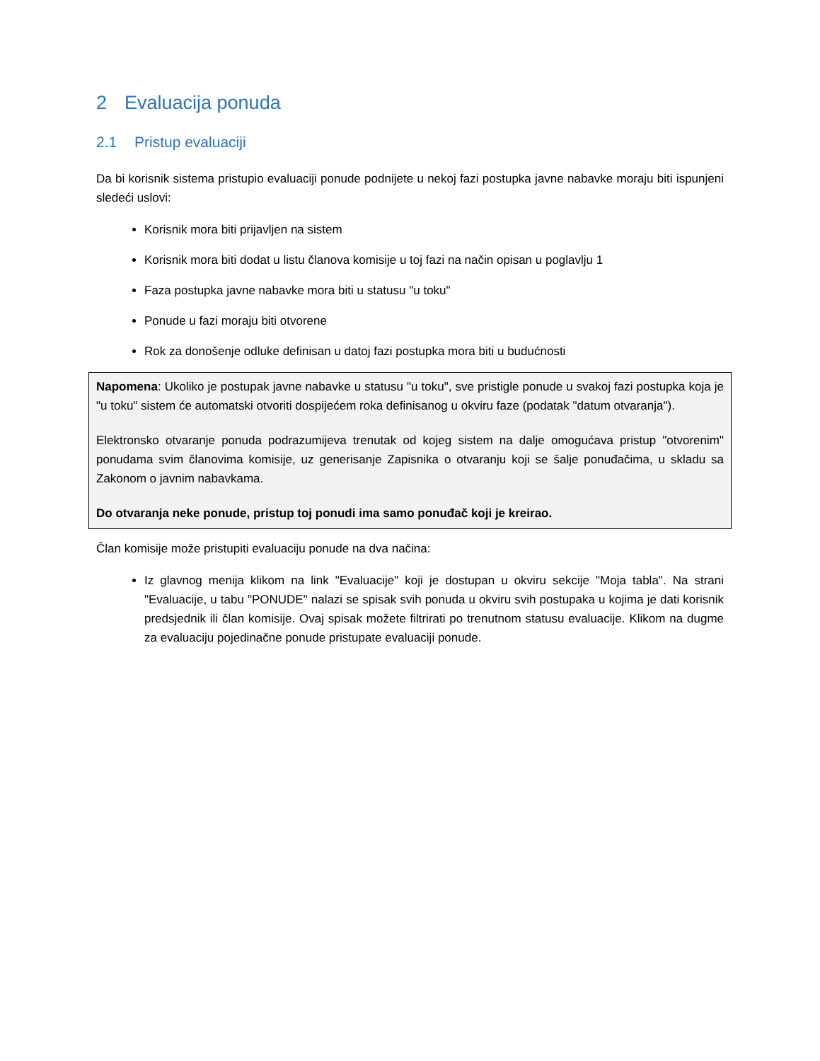2 Evaluacija ponuda
2.1 Pristup evaluaciji
Da bi korisnik sistema pristupio evaluaciji ponude podnijete u nekoj fazi postupka javne nabavke moraju biti ispunjeni sledeći uslovi:
Korisnik mora biti prijavljen na sistem
Korisnik mora biti dodat u listu članova komisije u toj fazi na način opisan u poglavlju 1
Faza postupka javne nabavke mora biti u statusu "u toku"
Ponude u fazi moraju biti otvorene
Rok za donošenje odluke definisan u datoj fazi postupka mora biti u budućnosti
Napomena: Ukoliko je postupak javne nabavke u statusu "u toku", sve pristigle ponude u svakoj fazi postupka koja je "u toku" sistem će automatski otvoriti dospijećem roka definisanog u okviru faze (podatak "datum otvaranja").
Elektronsko otvaranje ponuda podrazumijeva trenutak od kojeg sistem na dalje omogućava pristup "otvorenim" ponudama svim članovima komisije, uz generisanje Zapisnika o otvaranju koji se šalje ponuđačima, u skladu sa Zakonom o javnim nabavkama.
Do otvaranja neke ponude, pristup toj ponudi ima samo ponuđač koji je kreirao.
Član komisije može pristupiti evaluaciju ponude na dva načina:
Iz glavnog menija klikom na link "Evaluacije" koji je dostupan u okviru sekcije "Moja tabla". Na strani "Evaluacije, u tabu "PONUDE" nalazi se spisak svih ponuda u okviru svih postupaka u kojima je dati korisnik predsjednik ili član komisije. Ovaj spisak možete filtrirati po trenutnom statusu evaluacije. Klikom na dugme za evaluaciju pojedinačne ponude pristupate evaluaciji ponude.